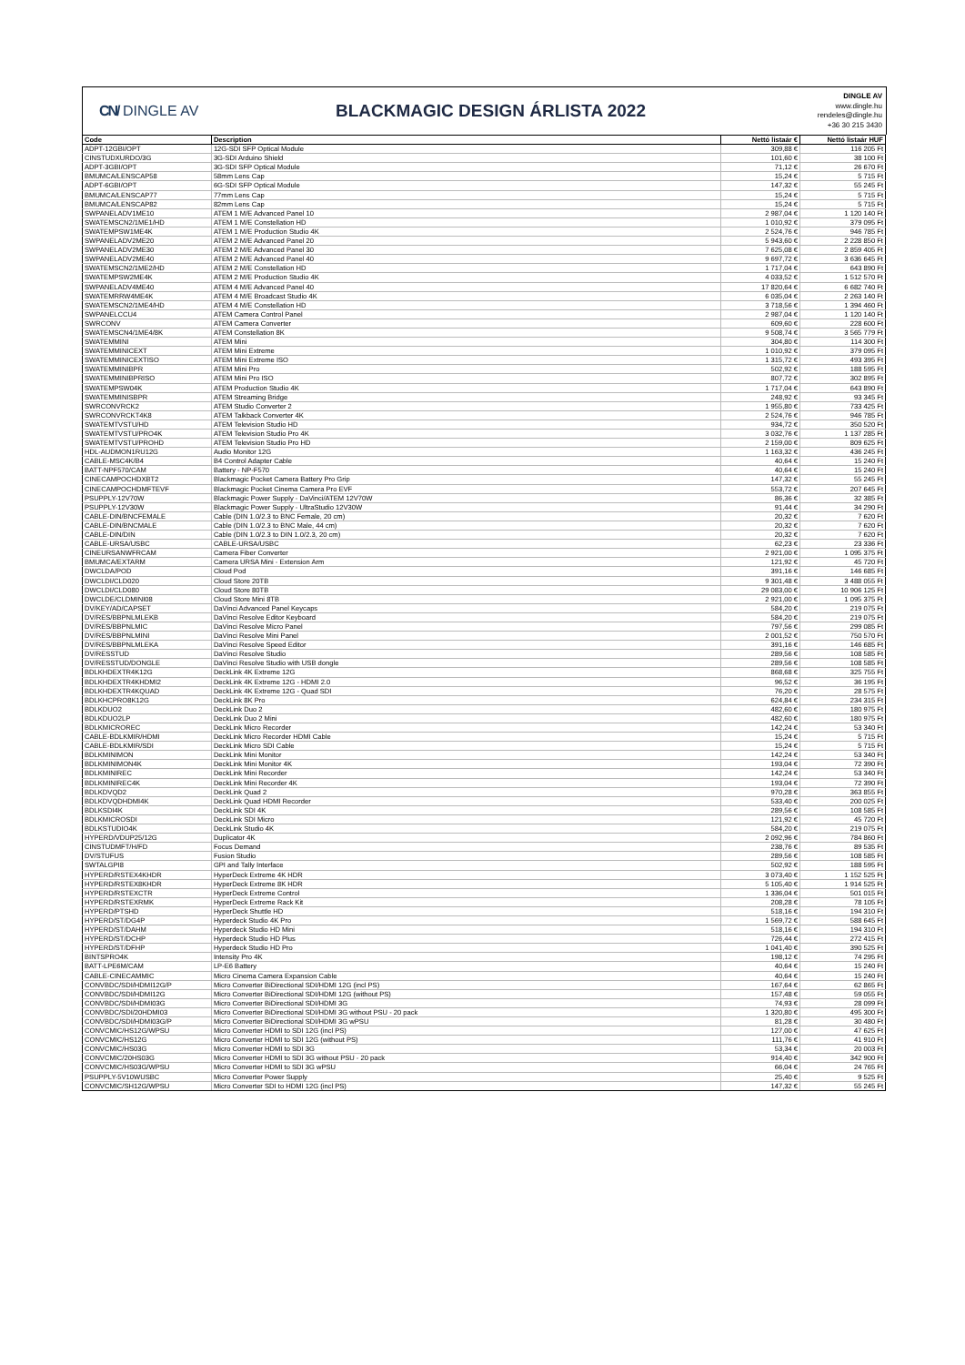CN/ DINGLE AV
BLACKMAGIC DESIGN ÁRLISTA 2022
DINGLE AV
www.dingle.hu
rendeles@dingle.hu
+36 30 215 3430
| Code | Description | Nettó listaár € | Nettó listaár HUF |
| --- | --- | --- | --- |
| ADPT-12GBI/OPT | 12G-SDI SFP Optical Module | 309,88 € | 116 205 Ft |
| CINSTUDXURDO/3G | 3G-SDI Arduino Shield | 101,60 € | 38 100 Ft |
| ADPT-3GBI/OPT | 3G-SDI SFP Optical Module | 71,12 € | 26 670 Ft |
| BMUMCA/LENSCAP58 | 58mm Lens Cap | 15,24 € | 5 715 Ft |
| ADPT-6GBI/OPT | 6G-SDI SFP Optical Module | 147,32 € | 55 245 Ft |
| BMUMCA/LENSCAP77 | 77mm Lens Cap | 15,24 € | 5 715 Ft |
| BMUMCA/LENSCAP82 | 82mm Lens Cap | 15,24 € | 5 715 Ft |
| SWPANELADV1ME10 | ATEM 1 M/E Advanced Panel 10 | 2 987,04 € | 1 120 140 Ft |
| SWATEMSCN2/1ME1/HD | ATEM 1 M/E Constellation HD | 1 010,92 € | 379 095 Ft |
| SWATEMPSW1ME4K | ATEM 1 M/E Production Studio 4K | 2 524,76 € | 946 785 Ft |
| SWPANELADV2ME20 | ATEM 2 M/E Advanced Panel 20 | 5 943,60 € | 2 228 850 Ft |
| SWPANELADV2ME30 | ATEM 2 M/E Advanced Panel 30 | 7 625,08 € | 2 859 405 Ft |
| SWPANELADV2ME40 | ATEM 2 M/E Advanced Panel 40 | 9 697,72 € | 3 636 645 Ft |
| SWATEMSCN2/1ME2/HD | ATEM 2 M/E Constellation HD | 1 717,04 € | 643 890 Ft |
| SWATEMPSW2ME4K | ATEM 2 M/E Production Studio 4K | 4 033,52 € | 1 512 570 Ft |
| SWPANELADV4ME40 | ATEM 4 M/E Advanced Panel 40 | 17 820,64 € | 6 682 740 Ft |
| SWATEMRRW4ME4K | ATEM 4 M/E Broadcast Studio 4K | 6 035,04 € | 2 263 140 Ft |
| SWATEMSCN2/1ME4/HD | ATEM 4 M/E Constellation HD | 3 718,56 € | 1 394 460 Ft |
| SWPANELCCU4 | ATEM Camera Control Panel | 2 987,04 € | 1 120 140 Ft |
| SWRCONV | ATEM Camera Converter | 609,60 € | 228 600 Ft |
| SWATEMSCN4/1ME4/8K | ATEM Constellation 8K | 9 508,74 € | 3 565 779 Ft |
| SWATEMMINI | ATEM Mini | 304,80 € | 114 300 Ft |
| SWATEMMINICEXT | ATEM Mini Extreme | 1 010,92 € | 379 095 Ft |
| SWATEMMINICEXTISO | ATEM Mini Extreme ISO | 1 315,72 € | 493 395 Ft |
| SWATEMMINIBPR | ATEM Mini Pro | 502,92 € | 188 595 Ft |
| SWATEMMINIBPRISO | ATEM Mini Pro ISO | 807,72 € | 302 895 Ft |
| SWATEMPSW04K | ATEM Production Studio 4K | 1 717,04 € | 643 890 Ft |
| SWATEMMINISBPR | ATEM Streaming Bridge | 248,92 € | 93 345 Ft |
| SWRCONVRCK2 | ATEM Studio Converter 2 | 1 955,80 € | 733 425 Ft |
| SWRCONVRCKT4K8 | ATEM Talkback Converter 4K | 2 524,76 € | 946 785 Ft |
| SWATEMTVSTU/HD | ATEM Television Studio HD | 934,72 € | 350 520 Ft |
| SWATEMTVSTU/PRO4K | ATEM Television Studio Pro 4K | 3 032,76 € | 1 137 285 Ft |
| SWATEMTVSTU/PROHD | ATEM Television Studio Pro HD | 2 159,00 € | 809 625 Ft |
| HDL-AUDMON1RU12G | Audio Monitor 12G | 1 163,32 € | 436 245 Ft |
| CABLE-MSC4K/B4 | B4 Control Adapter Cable | 40,64 € | 15 240 Ft |
| BATT-NPF570/CAM | Battery - NP-F570 | 40,64 € | 15 240 Ft |
| CINECAMPOCHDXBT2 | Blackmagic Pocket Camera Battery Pro Grip | 147,32 € | 55 245 Ft |
| CINECAMPOCHDMFTEVF | Blackmagic Pocket Cinema Camera Pro EVF | 553,72 € | 207 645 Ft |
| PSUPPLY-12V70W | Blackmagic Power Supply - DaVinci/ATEM 12V70W | 86,36 € | 32 385 Ft |
| PSUPPLY-12V30W | Blackmagic Power Supply - UltraStudio 12V30W | 91,44 € | 34 290 Ft |
| CABLE-DIN/BNCFEMALE | Cable (DIN 1.0/2.3 to BNC Female, 20 cm) | 20,32 € | 7 620 Ft |
| CABLE-DIN/BNCMALE | Cable (DIN 1.0/2.3 to BNC Male, 44 cm) | 20,32 € | 7 620 Ft |
| CABLE-DIN/DIN | Cable (DIN 1.0/2.3 to DIN 1.0/2.3, 20 cm) | 20,32 € | 7 620 Ft |
| CABLE-URSA/USBC | CABLE-URSA/USBC | 62,23 € | 23 336 Ft |
| CINEURSANWFRCAM | Camera Fiber Converter | 2 921,00 € | 1 095 375 Ft |
| BMUMCA/EXTARM | Camera URSA Mini - Extension Arm | 121,92 € | 45 720 Ft |
| DWCLDA/POD | Cloud Pod | 391,16 € | 146 685 Ft |
| DWCLDI/CLD020 | Cloud Store 20TB | 9 301,48 € | 3 488 055 Ft |
| DWCLDI/CLD080 | Cloud Store 80TB | 29 083,00 € | 10 906 125 Ft |
| DWCLDE/CLDMINI08 | Cloud Store Mini 8TB | 2 921,00 € | 1 095 375 Ft |
| DV/KEY/AD/CAPSET | DaVinci Advanced Panel Keycaps | 584,20 € | 219 075 Ft |
| DV/RES/BBPNLMLEKB | DaVinci Resolve Editor Keyboard | 584,20 € | 219 075 Ft |
| DV/RES/BBPNLMIC | DaVinci Resolve Micro Panel | 797,56 € | 299 085 Ft |
| DV/RES/BBPNLMINI | DaVinci Resolve Mini Panel | 2 001,52 € | 750 570 Ft |
| DV/RES/BBPNLMLEKA | DaVinci Resolve Speed Editor | 391,16 € | 146 685 Ft |
| DV/RESSTUD | DaVinci Resolve Studio | 289,56 € | 108 585 Ft |
| DV/RESSTUD/DONGLE | DaVinci Resolve Studio with USB dongle | 289,56 € | 108 585 Ft |
| BDLKHDEXTR4K12G | DeckLink 4K Extreme 12G | 868,68 € | 325 755 Ft |
| BDLKHDEXTR4KHDMI2 | DeckLink 4K Extreme 12G - HDMI 2.0 | 96,52 € | 36 195 Ft |
| BDLKHDEXTR4KQUAD | DeckLink 4K Extreme 12G - Quad SDI | 76,20 € | 28 575 Ft |
| BDLKHCPRO8K12G | DeckLink 8K Pro | 624,84 € | 234 315 Ft |
| BDLKDUO2 | DeckLink Duo 2 | 482,60 € | 180 975 Ft |
| BDLKDUO2LP | DeckLink Duo 2 Mini | 482,60 € | 180 975 Ft |
| BDLKMICROREC | DeckLink Micro Recorder | 142,24 € | 53 340 Ft |
| CABLE-BDLKMIR/HDMI | DeckLink Micro Recorder HDMI Cable | 15,24 € | 5 715 Ft |
| CABLE-BDLKMIR/SDI | DeckLink Micro SDI Cable | 15,24 € | 5 715 Ft |
| BDLKMINIMON | DeckLink Mini Monitor | 142,24 € | 53 340 Ft |
| BDLKMINIMON4K | DeckLink Mini Monitor 4K | 193,04 € | 72 390 Ft |
| BDLKMINIREC | DeckLink Mini Recorder | 142,24 € | 53 340 Ft |
| BDLKMINIREC4K | DeckLink Mini Recorder 4K | 193,04 € | 72 390 Ft |
| BDLKDVQD2 | DeckLink Quad 2 | 970,28 € | 363 855 Ft |
| BDLKDVQDHDMI4K | DeckLink Quad HDMI Recorder | 533,40 € | 200 025 Ft |
| BDLKSDI4K | DeckLink SDI 4K | 289,56 € | 108 585 Ft |
| BDLKMICROSDI | DeckLink SDI Micro | 121,92 € | 45 720 Ft |
| BDLKSTUDIO4K | DeckLink Studio 4K | 584,20 € | 219 075 Ft |
| HYPERD/VDUP25/12G | Duplicator 4K | 2 092,96 € | 784 860 Ft |
| CINSTUDMFT/H/FD | Focus Demand | 238,76 € | 89 535 Ft |
| DV/STUFUS | Fusion Studio | 289,56 € | 108 585 Ft |
| SWTALGPI8 | GPI and Tally Interface | 502,92 € | 188 595 Ft |
| HYPERD/RSTEX4KHDR | HyperDeck Extreme 4K HDR | 3 073,40 € | 1 152 525 Ft |
| HYPERD/RSTEX8KHDR | HyperDeck Extreme 8K HDR | 5 105,40 € | 1 914 525 Ft |
| HYPERD/RSTEXCTR | HyperDeck Extreme Control | 1 336,04 € | 501 015 Ft |
| HYPERD/RSTEXRMK | HyperDeck Extreme Rack Kit | 208,28 € | 78 105 Ft |
| HYPERD/PTSHD | HyperDeck Shuttle HD | 518,16 € | 194 310 Ft |
| HYPERD/ST/DG4P | Hyperdeck Studio 4K Pro | 1 569,72 € | 588 645 Ft |
| HYPERD/ST/DAHM | Hyperdeck Studio HD Mini | 518,16 € | 194 310 Ft |
| HYPERD/ST/DCHP | Hyperdeck Studio HD Plus | 726,44 € | 272 415 Ft |
| HYPERD/ST/DFHP | Hyperdeck Studio HD Pro | 1 041,40 € | 390 525 Ft |
| BINTSPRO4K | Intensity Pro 4K | 198,12 € | 74 295 Ft |
| BATT-LPE6M/CAM | LP-E6 Battery | 40,64 € | 15 240 Ft |
| CABLE-CINECAMMIC | Micro Cinema Camera Expansion Cable | 40,64 € | 15 240 Ft |
| CONVBDC/SDI/HDMI12G/P | Micro Converter BiDirectional SDI/HDMI 12G (incl PS) | 167,64 € | 62 865 Ft |
| CONVBDC/SDI/HDMI12G | Micro Converter BiDirectional SDI/HDMI 12G (without PS) | 157,48 € | 59 055 Ft |
| CONVBDC/SDI/HDMI03G | Micro Converter BiDirectional SDI/HDMI 3G | 74,93 € | 28 099 Ft |
| CONVBDC/SDI/20HDMI03 | Micro Converter BiDirectional SDI/HDMI 3G without PSU - 20 pack | 1 320,80 € | 495 300 Ft |
| CONVBDC/SDI/HDMI03G/P | Micro Converter BiDirectional SDI/HDMI 3G wPSU | 81,28 € | 30 480 Ft |
| CONVCMIC/HS12G/WPSU | Micro Converter HDMI to SDI 12G (incl PS) | 127,00 € | 47 625 Ft |
| CONVCMIC/HS12G | Micro Converter HDMI to SDI 12G (without PS) | 111,76 € | 41 910 Ft |
| CONVCMIC/HS03G | Micro Converter HDMI to SDI 3G | 53,34 € | 20 003 Ft |
| CONVCMIC/20HS03G | Micro Converter HDMI to SDI 3G without PSU - 20 pack | 914,40 € | 342 900 Ft |
| CONVCMIC/HS03G/WPSU | Micro Converter HDMI to SDI 3G wPSU | 66,04 € | 24 765 Ft |
| PSUPPLY-5V10WUSBC | Micro Converter Power Supply | 25,40 € | 9 525 Ft |
| CONVCMIC/SH12G/WPSU | Micro Converter SDI to HDMI 12G (incl PS) | 147,32 € | 55 245 Ft |